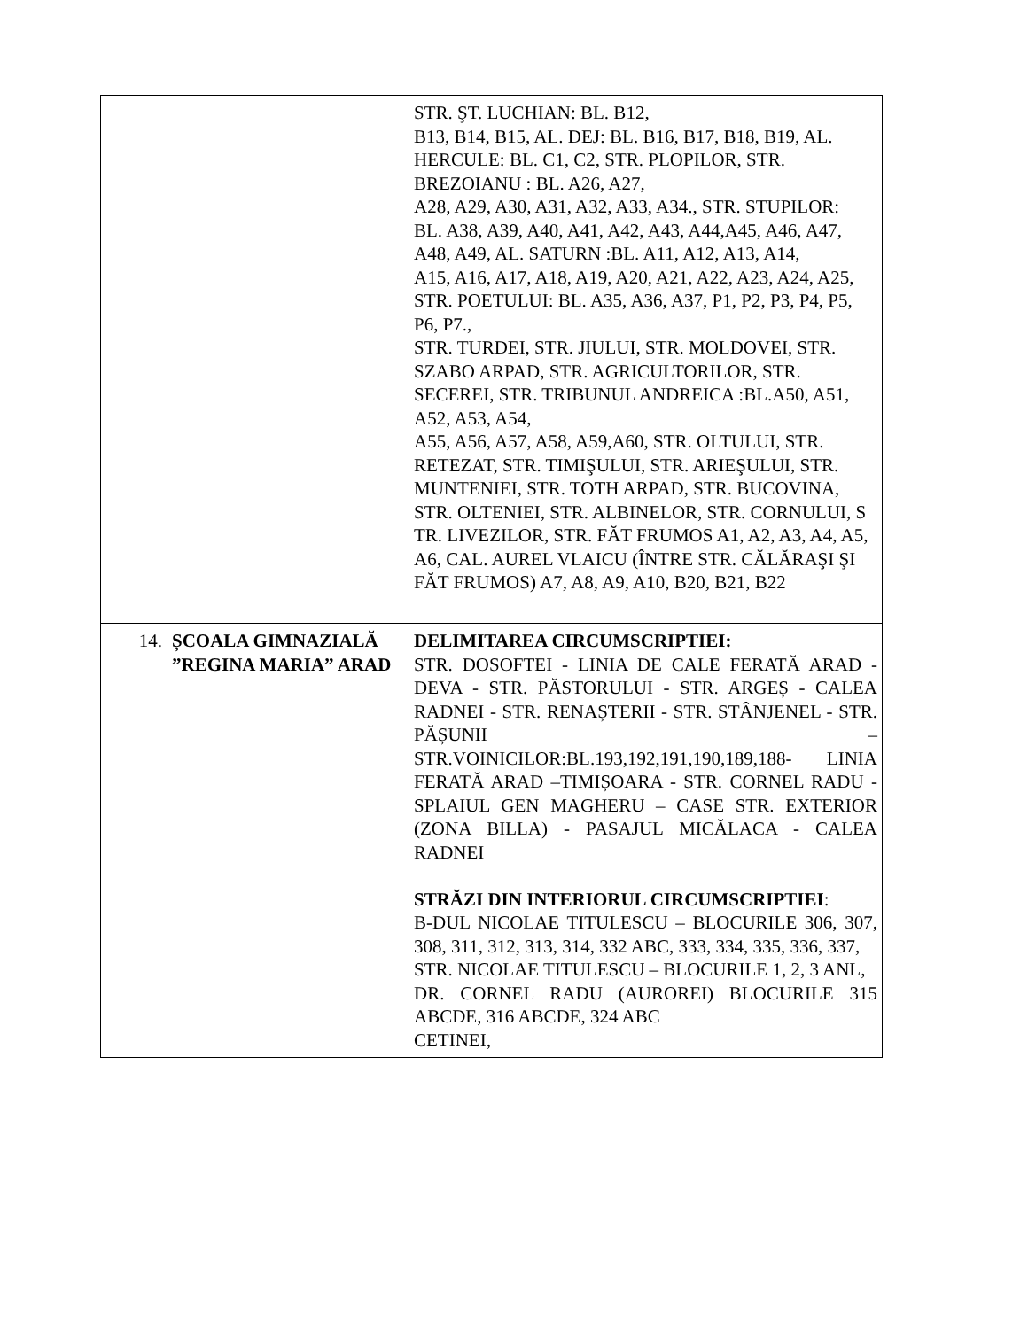| | | STR. ŞT. LUCHIAN: BL. B12, B13, B14, B15, AL. DEJ: BL. B16, B17, B18, B19, AL. HERCULE: BL. C1, C2, STR. PLOPILOR, STR. BREZOIANU : BL. A26, A27, A28, A29, A30, A31, A32, A33, A34., STR. STUPILOR: BL. A38, A39, A40, A41, A42, A43, A44,A45, A46, A47, A48, A49, AL. SATURN :BL. A11, A12, A13, A14, A15, A16, A17, A18, A19, A20, A21, A22, A23, A24, A25, STR. POETULUI: BL. A35, A36, A37, P1, P2, P3, P4, P5, P6, P7., STR. TURDEI, STR. JIULUI, STR. MOLDOVEI, STR. SZABO ARPAD, STR. AGRICULTORILOR, STR. SECEREI, STR. TRIBUNUL ANDREICA :BL.A50, A51, A52, A53, A54, A55, A56, A57, A58, A59,A60, STR. OLTULUI, STR. RETEZAT, STR. TIMIŞULUI, STR. ARIEŞULUI, STR. MUNTENIEI, STR. TOTH ARPAD, STR. BUCOVINA, STR. OLTENIEI, STR. ALBINELOR, STR. CORNULUI, S TR. LIVEZILOR, STR. FĂT FRUMOS A1, A2, A3, A4, A5, A6, CAL. AUREL VLAICU (ÎNTRE STR. CĂLĂRAŞI ŞI FĂT FRUMOS) A7, A8, A9, A10, B20, B21, B22 |
| 14. | ȘCOALA GIMNAZIALĂ ”REGINA MARIA” ARAD | DELIMITAREA CIRCUMSCRIPTIEI: STR. DOSOFTEI - LINIA DE CALE FERATĂ ARAD - DEVA - STR. PĂSTORULUI - STR. ARGEȘ - CALEA RADNEI - STR. RENAȘTERII - STR. STÂNJENEL - STR. PĂȘUNII – STR.VOINICILOR:BL.193,192,191,190,189,188- LINIA FERATĂ ARAD –TIMIȘOARA - STR. CORNEL RADU - SPLAIUL GEN MAGHERU – CASE STR. EXTERIOR (ZONA BILLA) - PASAJUL MICĂLACA - CALEA RADNEI STRĂZI DIN INTERIORUL CIRCUMSCRIPTIEI : B-DUL NICOLAE TITULESCU – BLOCURILE 306, 307, 308, 311, 312, 313, 314, 332 ABC, 333, 334, 335, 336, 337, STR. NICOLAE TITULESCU – BLOCURILE 1, 2, 3 ANL, DR. CORNEL RADU (AUROREI) BLOCURILE 315 ABCDE, 316 ABCDE, 324 ABC CETINEI, |